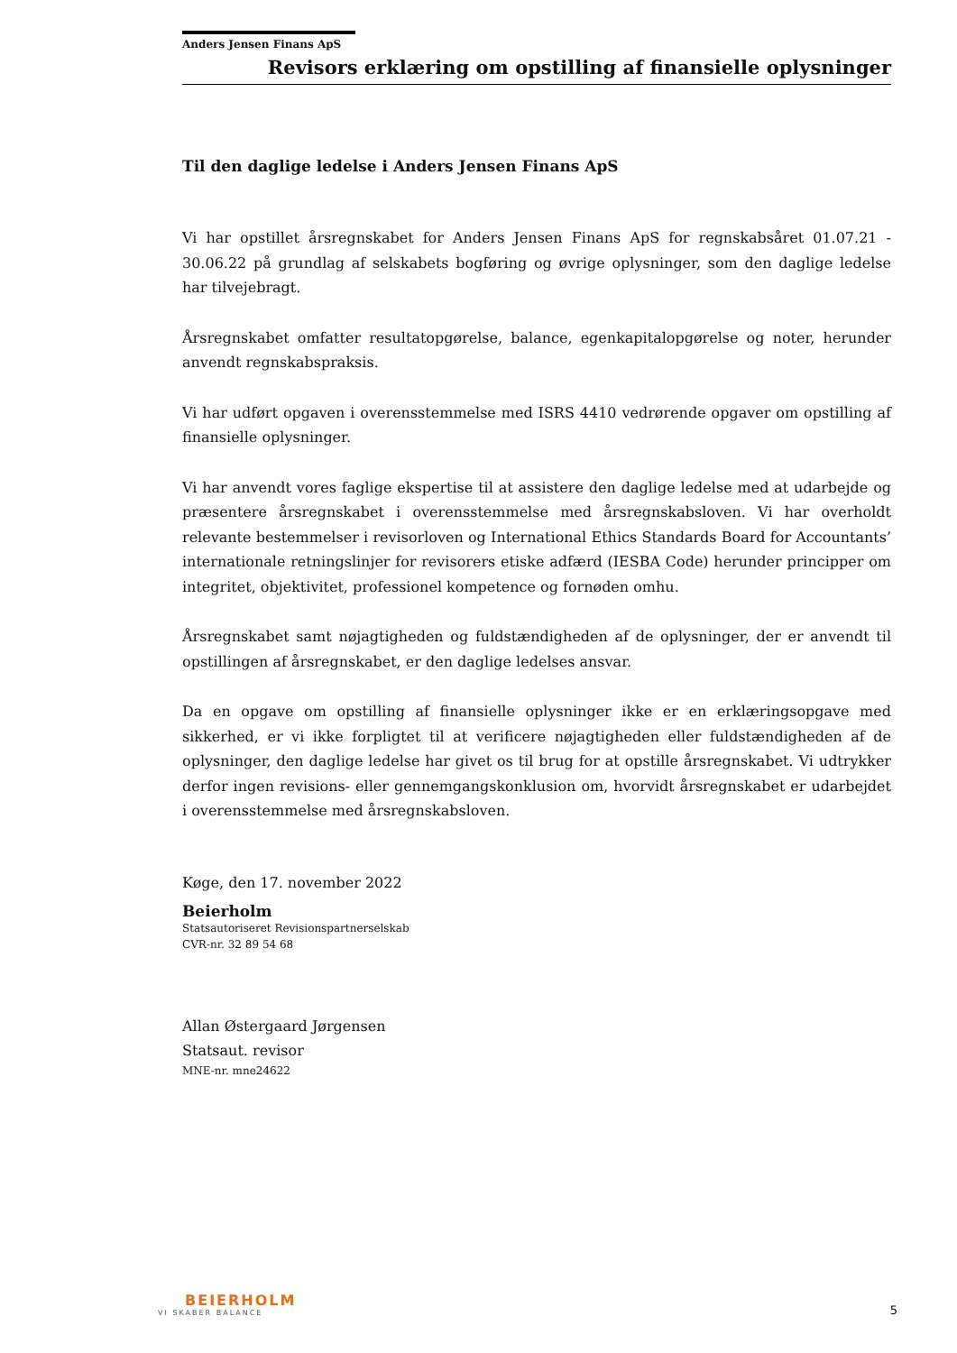Anders Jensen Finans ApS
Revisors erklæring om opstilling af finansielle oplysninger
Til den daglige ledelse i Anders Jensen Finans ApS
Vi har opstillet årsregnskabet for Anders Jensen Finans ApS for regnskabsåret 01.07.21 - 30.06.22 på grundlag af selskabets bogføring og øvrige oplysninger, som den daglige ledelse har tilvejebragt.
Årsregnskabet omfatter resultatopgørelse, balance, egenkapitalopgørelse og noter, herunder anvendt regnskabspraksis.
Vi har udført opgaven i overensstemmelse med ISRS 4410 vedrørende opgaver om opstilling af finansielle oplysninger.
Vi har anvendt vores faglige ekspertise til at assistere den daglige ledelse med at udarbejde og præsentere årsregnskabet i overensstemmelse med årsregnskabsloven. Vi har overholdt relevante bestemmelser i revisorloven og International Ethics Standards Board for Accountants’ internationale retningslinjer for revisorers etiske adfærd (IESBA Code) herunder principper om integritet, objektivitet, professionel kompetence og fornøden omhu.
Årsregnskabet samt nøjagtigheden og fuldstændigheden af de oplysninger, der er anvendt til opstillingen af årsregnskabet, er den daglige ledelses ansvar.
Da en opgave om opstilling af finansielle oplysninger ikke er en erklæringsopgave med sikkerhed, er vi ikke forpligtet til at verificere nøjagtigheden eller fuldstændigheden af de oplysninger, den daglige ledelse har givet os til brug for at opstille årsregnskabet. Vi udtrykker derfor ingen revisions- eller gennemgangskonklusion om, hvorvidt årsregnskabet er udarbejdet i overensstemmelse med årsregnskabsloven.
Køge, den 17. november 2022
Beierholm
Statsautoriseret Revisionspartnerselskab
CVR-nr. 32 89 54 68
Allan Østergaard Jørgensen
Statsaut. revisor
MNE-nr. mne24622
BEIERHOLM
VI SKABER BALANCE
5